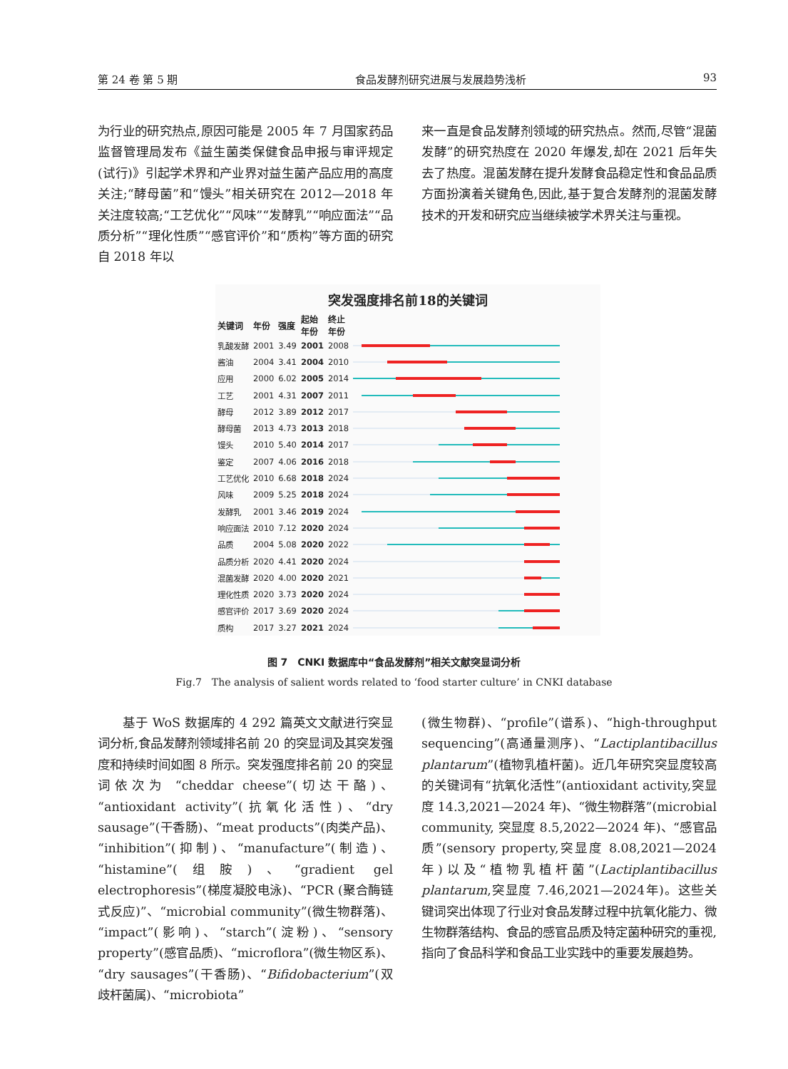第 24 卷 第 5 期 食品发酵剂研究进展与发展趋势浅析 93
为行业的研究热点,原因可能是 2005 年 7 月国家药品监督管理局发布《益生菌类保健食品申报与审评规定(试行)》引起学术界和产业界对益生菌产品应用的高度关注;“酵母菌”和“馒头”相关研究在 2012—2018 年关注度较高;“工艺优化”“风味”“发酵乳”“响应面法”“品质分析”“理化性质”“感官评价”和“质构”等方面的研究自 2018 年以
来一直是食品发酵剂领域的研究热点。然而,尽管“混菌发酵”的研究热度在 2020 年爆发,却在 2021 后年失去了热度。混菌发酵在提升发酵食品稳定性和食品品质方面扮演着关键角色,因此,基于复合发酵剂的混菌发酵技术的开发和研究应当继续被学术界关注与重视。
突发强度排名前18的关键词
| 关键词 | 年份 | 强度 | 起始 年份 | 终止 年份 | |
| --- | --- | --- | --- | --- | --- |
| 乳酸发酵 | 2001 | 3.49 | 2001 | 2008 | |
| 酱油 | 2004 | 3.41 | 2004 | 2010 | |
| 应用 | 2000 | 6.02 | 2005 | 2014 | |
| 工艺 | 2001 | 4.31 | 2007 | 2011 | |
| 酵母 | 2012 | 3.89 | 2012 | 2017 | |
| 酵母菌 | 2013 | 4.73 | 2013 | 2018 | |
| 馒头 | 2010 | 5.40 | 2014 | 2017 | |
| 鉴定 | 2007 | 4.06 | 2016 | 2018 | |
| 工艺优化 | 2010 | 6.68 | 2018 | 2024 | |
| 风味 | 2009 | 5.25 | 2018 | 2024 | |
| 发酵乳 | 2001 | 3.46 | 2019 | 2024 | |
| 响应面法 | 2010 | 7.12 | 2020 | 2024 | |
| 品质 | 2004 | 5.08 | 2020 | 2022 | |
| 品质分析 | 2020 | 4.41 | 2020 | 2024 | |
| 混菌发酵 | 2020 | 4.00 | 2020 | 2021 | |
| 理化性质 | 2020 | 3.73 | 2020 | 2024 | |
| 感官评价 | 2017 | 3.69 | 2020 | 2024 | |
| 质构 | 2017 | 3.27 | 2021 | 2024 | |
图 7　CNKI 数据库中“食品发酵剂”相关文献突显词分析
Fig.7　The analysis of salient words related to ‘food starter culture’ in CNKI database
　　基于 WoS 数据库的 4 292 篇英文文献进行突显词分析,食品发酵剂领域排名前 20 的突显词及其突发强度和持续时间如图 8 所示。突发强度排名前 20 的突显词依次为 “cheddar cheese”(切达干酪)、“antioxidant activity”(抗氧化活性)、“dry sausage”(干香肠)、“meat products”(肉类产品)、“inhibition”(抑制)、“manufacture”(制造)、“histamine”(组胺)、“gradient gel electrophoresis”(梯度凝胶电泳)、“PCR (聚合酶链式反应)”、“microbial community”(微生物群落)、“impact”(影响)、“starch”(淀粉)、“sensory property”(感官品质)、“microflora”(微生物区系)、“dry sausages”(干香肠)、“Bifidobacterium”(双歧杆菌属)、“microbiota”
(微生物群)、“profile”(谱系)、“high-throughput sequencing”(高通量测序)、“Lactiplantibacillus plantarum”(植物乳植杆菌)。近几年研究突显度较高的关键词有“抗氧化活性”(antioxidant activity,突显度 14.3,2021—2024 年)、“微生物群落”(microbial community, 突显度 8.5,2022—2024 年)、“感官品质”(sensory property,突显度 8.08,2021—2024 年)以及“植物乳植杆菌”(Lactiplantibacillus plantarum,突显度 7.46,2021—2024年)。这些关键词突出体现了行业对食品发酵过程中抗氧化能力、微生物群落结构、食品的感官品质及特定菌种研究的重视, 指向了食品科学和食品工业实践中的重要发展趋势。